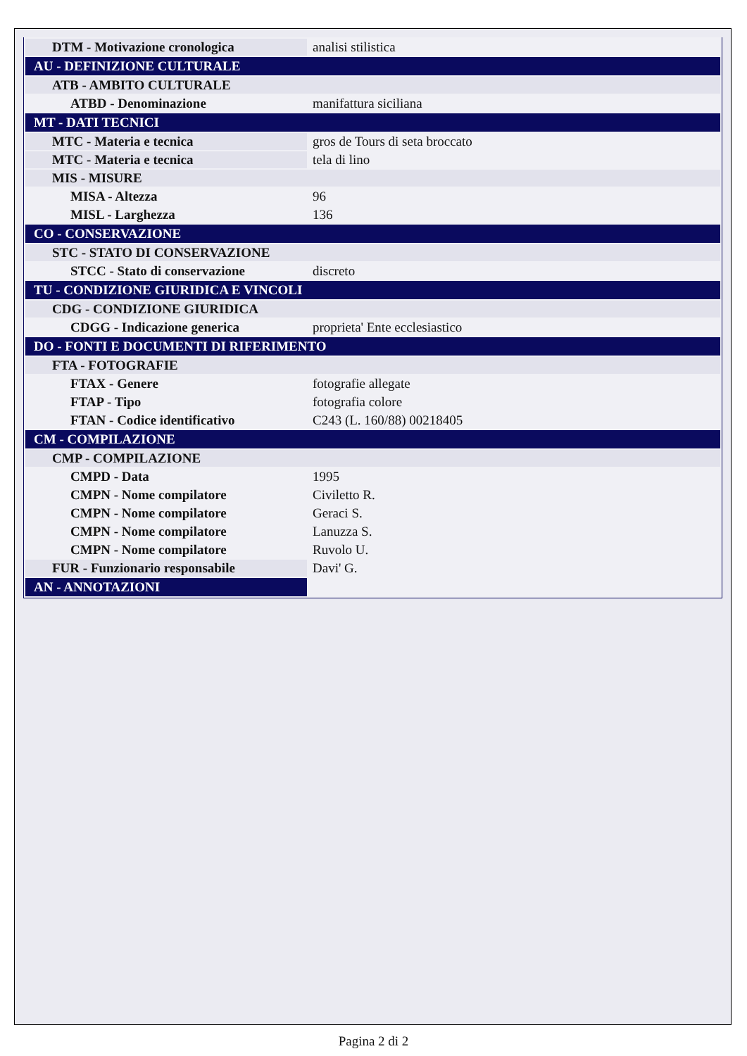| DTM - Motivazione cronologica | analisi stilistica |
| AU - DEFINIZIONE CULTURALE | |
| ATB - AMBITO CULTURALE | |
| ATBD - Denominazione | manifattura siciliana |
| MT - DATI TECNICI | |
| MTC - Materia e tecnica | gros de Tours di seta broccato |
| MTC - Materia e tecnica | tela di lino |
| MIS - MISURE | |
| MISA - Altezza | 96 |
| MISL - Larghezza | 136 |
| CO - CONSERVAZIONE | |
| STC - STATO DI CONSERVAZIONE | |
| STCC - Stato di conservazione | discreto |
| TU - CONDIZIONE GIURIDICA E VINCOLI | |
| CDG - CONDIZIONE GIURIDICA | |
| CDGG - Indicazione generica | proprieta' Ente ecclesiastico |
| DO - FONTI E DOCUMENTI DI RIFERIMENTO | |
| FTA - FOTOGRAFIE | |
| FTAX - Genere | fotografie allegate |
| FTAP - Tipo | fotografia colore |
| FTAN - Codice identificativo | C243 (L. 160/88) 00218405 |
| CM - COMPILAZIONE | |
| CMP - COMPILAZIONE | |
| CMPD - Data | 1995 |
| CMPN - Nome compilatore | Civiletto R. |
| CMPN - Nome compilatore | Geraci S. |
| CMPN - Nome compilatore | Lanuzza S. |
| CMPN - Nome compilatore | Ruvolo U. |
| FUR - Funzionario responsabile | Davi' G. |
| AN - ANNOTAZIONI | |
Pagina 2 di 2